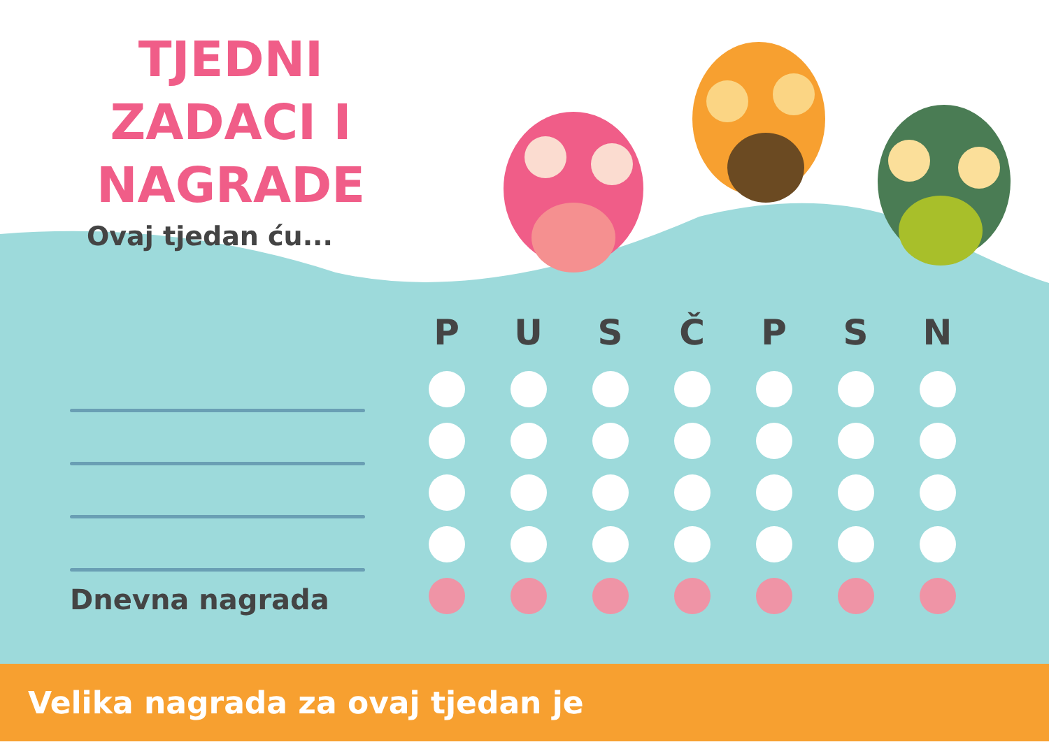TJEDNI
ZADACI I NAGRADE
Ovaj tjedan ću...
Dnevna nagrada
| P | U | S | Č | P | S | N |
| --- | --- | --- | --- | --- | --- | --- |
Velika nagrada za ovaj tjedan je ______________________________